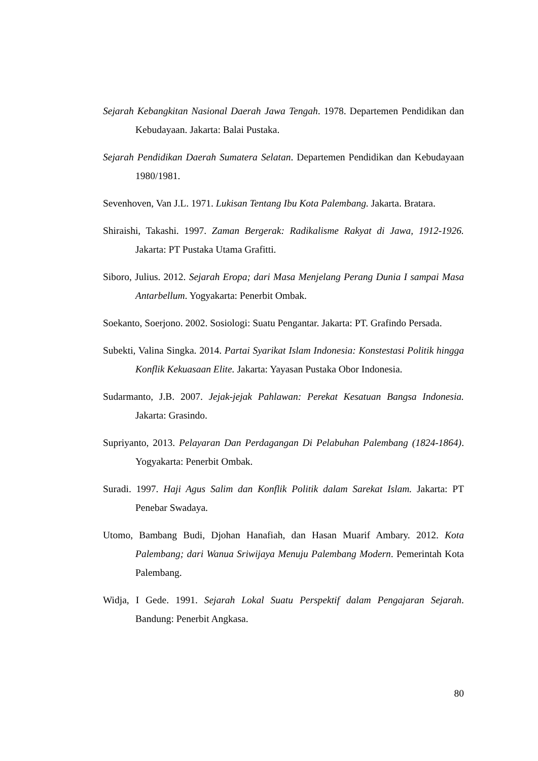Sejarah Kebangkitan Nasional Daerah Jawa Tengah. 1978. Departemen Pendidikan dan Kebudayaan. Jakarta: Balai Pustaka.
Sejarah Pendidikan Daerah Sumatera Selatan. Departemen Pendidikan dan Kebudayaan 1980/1981.
Sevenhoven, Van J.L. 1971. Lukisan Tentang Ibu Kota Palembang. Jakarta. Bratara.
Shiraishi, Takashi. 1997. Zaman Bergerak: Radikalisme Rakyat di Jawa, 1912-1926. Jakarta: PT Pustaka Utama Grafitti.
Siboro, Julius. 2012. Sejarah Eropa; dari Masa Menjelang Perang Dunia I sampai Masa Antarbellum. Yogyakarta: Penerbit Ombak.
Soekanto, Soerjono. 2002. Sosiologi: Suatu Pengantar. Jakarta: PT. Grafindo Persada.
Subekti, Valina Singka. 2014. Partai Syarikat Islam Indonesia: Konstestasi Politik hingga Konflik Kekuasaan Elite. Jakarta: Yayasan Pustaka Obor Indonesia.
Sudarmanto, J.B. 2007. Jejak-jejak Pahlawan: Perekat Kesatuan Bangsa Indonesia. Jakarta: Grasindo.
Supriyanto, 2013. Pelayaran Dan Perdagangan Di Pelabuhan Palembang (1824-1864). Yogyakarta: Penerbit Ombak.
Suradi. 1997. Haji Agus Salim dan Konflik Politik dalam Sarekat Islam. Jakarta: PT Penebar Swadaya.
Utomo, Bambang Budi, Djohan Hanafiah, dan Hasan Muarif Ambary. 2012. Kota Palembang; dari Wanua Sriwijaya Menuju Palembang Modern. Pemerintah Kota Palembang.
Widja, I Gede. 1991. Sejarah Lokal Suatu Perspektif dalam Pengajaran Sejarah. Bandung: Penerbit Angkasa.
80